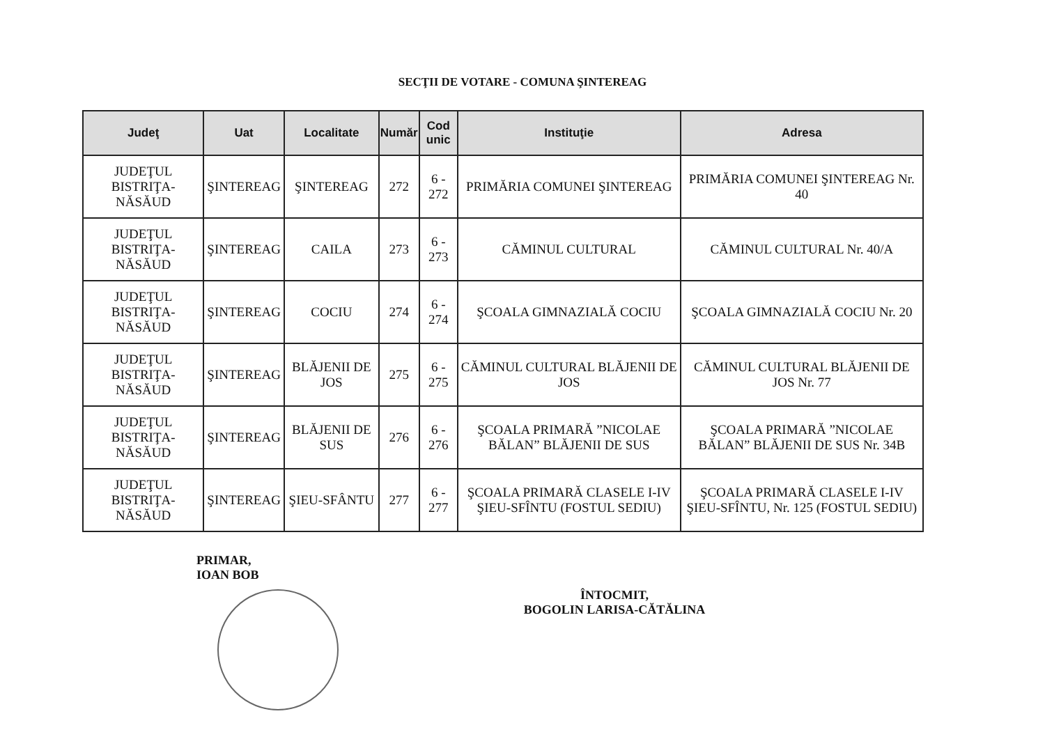SECŢII DE VOTARE - COMUNA ŞINTEREAG
| Judeţ | Uat | Localitate | Număr | Cod unic | Instituţie | Adresa |
| --- | --- | --- | --- | --- | --- | --- |
| JUDEŢUL BISTRIŢA-NĂSĂUD | ŞINTEREAG | ŞINTEREAG | 272 | 6 - 272 | PRIMĂRIA COMUNEI ŞINTEREAG | PRIMĂRIA COMUNEI ŞINTEREAG Nr. 40 |
| JUDEŢUL BISTRIŢA-NĂSĂUD | ŞINTEREAG | CAILA | 273 | 6 - 273 | CĂMINUL CULTURAL | CĂMINUL CULTURAL Nr. 40/A |
| JUDEŢUL BISTRIŢA-NĂSĂUD | ŞINTEREAG | COCIU | 274 | 6 - 274 | ŞCOALA GIMNAZIALĂ COCIU | ŞCOALA GIMNAZIALĂ COCIU Nr. 20 |
| JUDEŢUL BISTRIŢA-NĂSĂUD | ŞINTEREAG | BLĂJENII DE JOS | 275 | 6 - 275 | CĂMINUL CULTURAL BLĂJENII DE JOS | CĂMINUL CULTURAL BLĂJENII DE JOS Nr. 77 |
| JUDEŢUL BISTRIŢA-NĂSĂUD | ŞINTEREAG | BLĂJENII DE SUS | 276 | 6 - 276 | ŞCOALA PRIMARĂ ”NICOLAE BĂLAN” BLĂJENII DE SUS | ŞCOALA PRIMARĂ ”NICOLAE BĂLAN” BLĂJENII DE SUS Nr. 34B |
| JUDEŢUL BISTRIŢA-NĂSĂUD | ŞINTEREAG | ŞIEU-SFÂNTU | 277 | 6 - 277 | ŞCOALA PRIMARĂ CLASELE I-IV ŞIEU-SFÎNTU (FOSTUL SEDIU) | ŞCOALA PRIMARĂ CLASELE I-IV ŞIEU-SFÎNTU, Nr. 125 (FOSTUL SEDIU) |
PRIMAR,
IOAN BOB
ÎNTOCMIT,
BOGOLIN LARISA-CĂTĂLINA